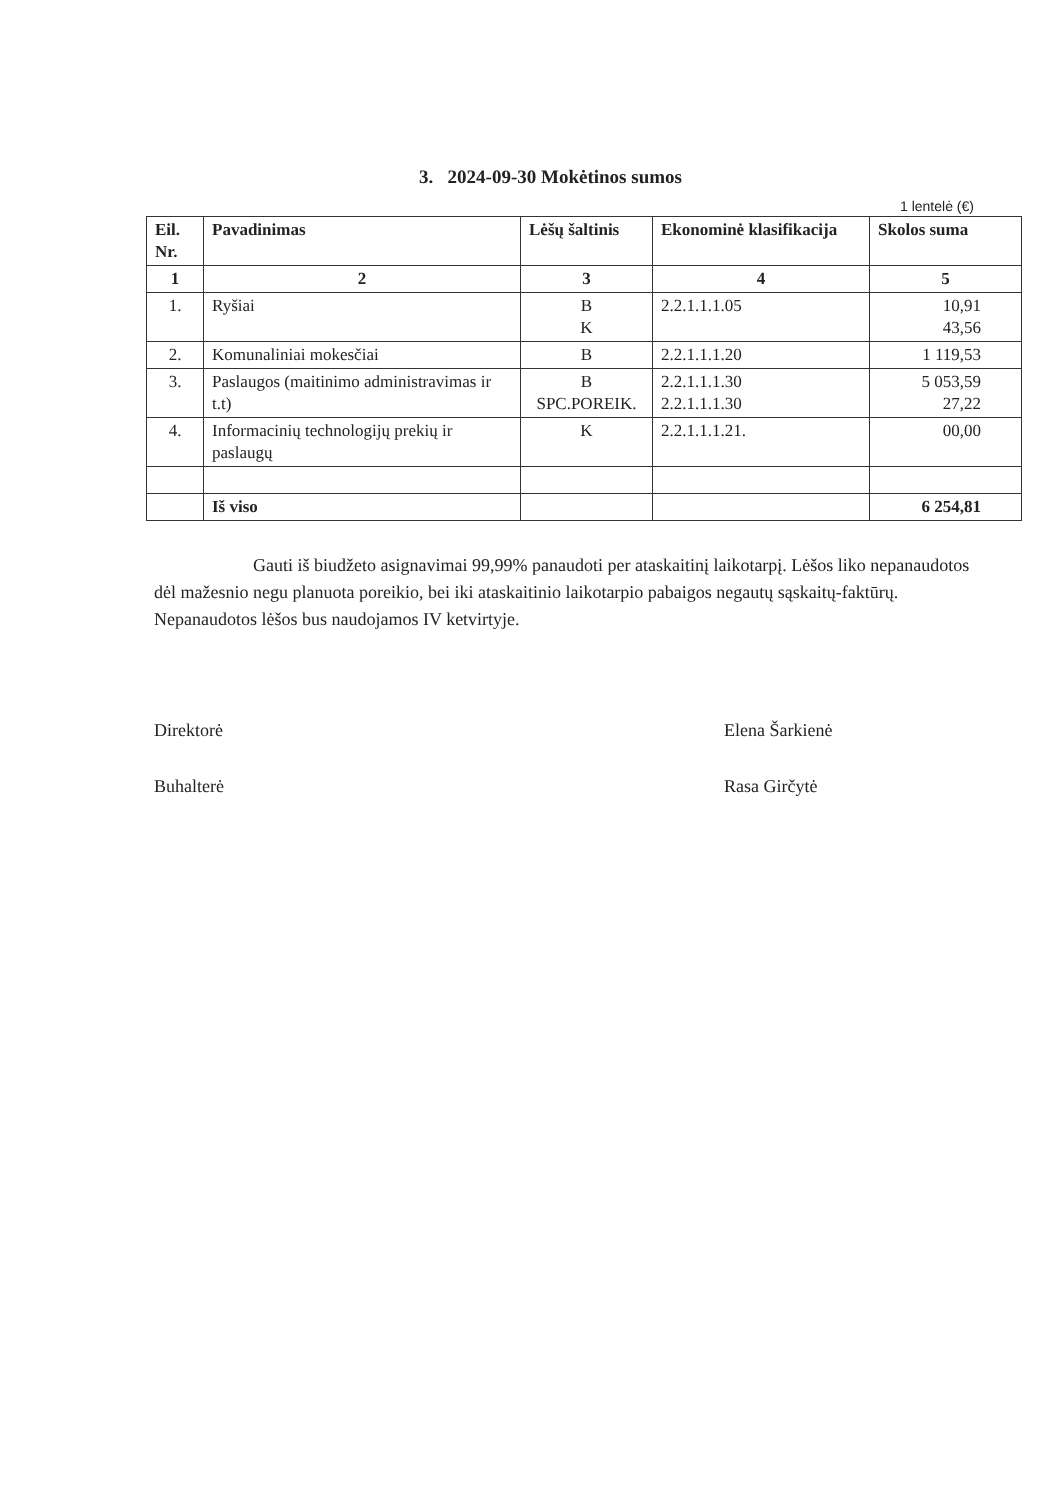3. 2024-09-30 Mokėtinos sumos
1 lentelė (€)
| Eil. Nr. | Pavadinimas | Lėšų šaltinis | Ekonominė klasifikacija | Skolos suma |
| --- | --- | --- | --- | --- |
| 1 | 2 | 3 | 4 | 5 |
| 1. | Ryšiai | B K | 2.2.1.1.1.05 | 10,91 43,56 |
| 2. | Komunaliniai mokesčiai | B | 2.2.1.1.1.20 | 1 119,53 |
| 3. | Paslaugos (maitinimo administravimas ir t.t) | B SPC.POREIK. | 2.2.1.1.1.30 2.2.1.1.1.30 | 5 053,59 27,22 |
| 4. | Informacinių technologijų prekių ir paslaugų | K | 2.2.1.1.1.21. | 00,00 |
| | Iš viso | | | 6 254,81 |
Gauti iš biudžeto asignavimai 99,99% panaudoti per ataskaitinį laikotarpį. Lėšos liko nepanaudotos dėl mažesnio negu planuota poreikio, bei iki ataskaitinio laikotarpio pabaigos negautų sąskaitų-faktūrų. Nepanaudotos lėšos bus naudojamos IV ketvirtyje.
Direktorė Elena Šarkienė
Buhalterė Rasa Girčytė